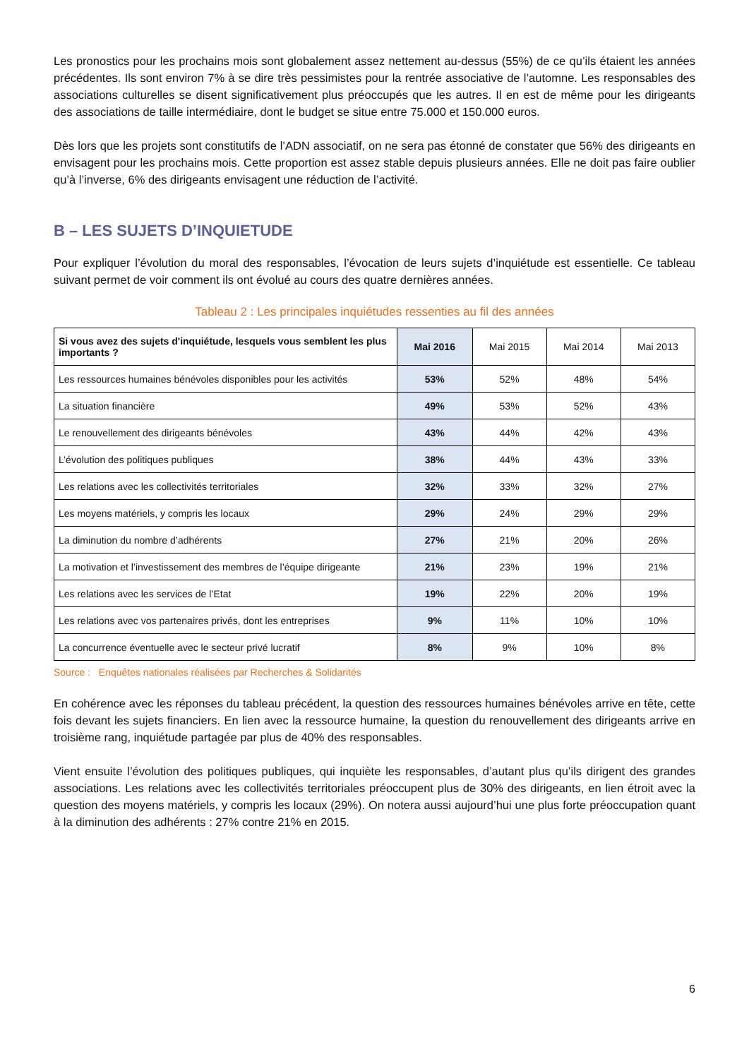Les pronostics pour les prochains mois sont globalement assez nettement au-dessus (55%) de ce qu’ils étaient les années précédentes. Ils sont environ 7% à se dire très pessimistes pour la rentrée associative de l’automne. Les responsables des associations culturelles se disent significativement plus préoccupés que les autres. Il en est de même pour les dirigeants des associations de taille intermédiaire, dont le budget se situe entre 75.000 et 150.000 euros.
Dès lors que les projets sont constitutifs de l’ADN associatif, on ne sera pas étonné de constater que 56% des dirigeants en envisagent pour les prochains mois. Cette proportion est assez stable depuis plusieurs années. Elle ne doit pas faire oublier qu’à l’inverse, 6% des dirigeants envisagent une réduction de l’activité.
B – LES SUJETS D’INQUIETUDE
Pour expliquer l’évolution du moral des responsables, l’évocation de leurs sujets d’inquiétude est essentielle. Ce tableau suivant permet de voir comment ils ont évolué au cours des quatre dernières années.
Tableau 2 : Les principales inquiétudes ressenties au fil des années
| Si vous avez des sujets d'inquiétude, lesquels vous semblent les plus importants ? | Mai 2016 | Mai 2015 | Mai 2014 | Mai 2013 |
| --- | --- | --- | --- | --- |
| Les ressources humaines bénévoles disponibles pour les activités | 53% | 52% | 48% | 54% |
| La situation financière | 49% | 53% | 52% | 43% |
| Le renouvellement des dirigeants bénévoles | 43% | 44% | 42% | 43% |
| L’évolution des politiques publiques | 38% | 44% | 43% | 33% |
| Les relations avec les collectivités territoriales | 32% | 33% | 32% | 27% |
| Les moyens matériels, y compris les locaux | 29% | 24% | 29% | 29% |
| La diminution du nombre d’adhérents | 27% | 21% | 20% | 26% |
| La motivation et l’investissement des membres de l’équipe dirigeante | 21% | 23% | 19% | 21% |
| Les relations avec les services de l’Etat | 19% | 22% | 20% | 19% |
| Les relations avec vos partenaires privés, dont les entreprises | 9% | 11% | 10% | 10% |
| La concurrence éventuelle avec le secteur privé lucratif | 8% | 9% | 10% | 8% |
Source : Enquêtes nationales réalisées par Recherches & Solidarités
En cohérence avec les réponses du tableau précédent, la question des ressources humaines bénévoles arrive en tête, cette fois devant les sujets financiers. En lien avec la ressource humaine, la question du renouvellement des dirigeants arrive en troisième rang, inquiétude partagée par plus de 40% des responsables.
Vient ensuite l’évolution des politiques publiques, qui inquiète les responsables, d’autant plus qu’ils dirigent des grandes associations. Les relations avec les collectivités territoriales préoccupent plus de 30% des dirigeants, en lien étroit avec la question des moyens matériels, y compris les locaux (29%). On notera aussi aujourd’hui une plus forte préoccupation quant à la diminution des adhérents : 27% contre 21% en 2015.
6